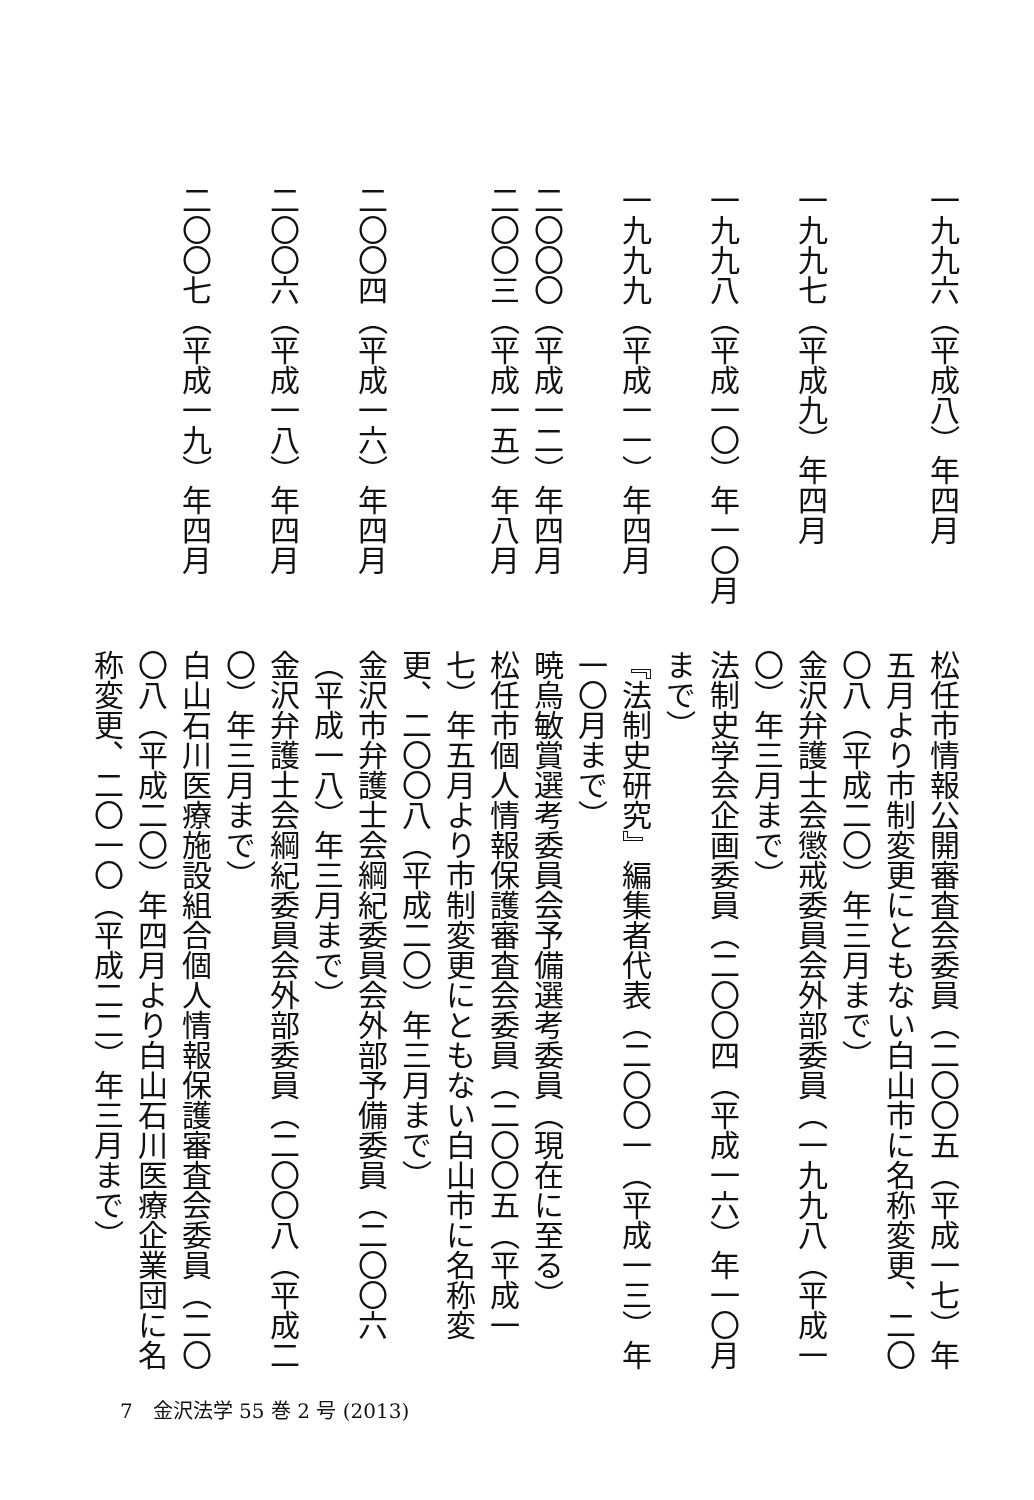一九九六（平成八）年四月
松任市情報公開審査会委員（二〇〇五（平成一七）年五月より市制変更にともない白山市に名称変更、二〇〇八（平成二〇）年三月まで）
一九九七（平成九）年四月
金沢弁護士会懲戒委員会外部委員（一九九八（平成一〇）年三月まで）
一九九八（平成一〇）年一〇月
法制史学会企画委員（二〇〇四（平成一六）年一〇月まで）
一九九九（平成一一）年四月
『法制史研究』編集者代表（二〇〇一（平成一三）年一〇月まで）
二〇〇〇（平成一二）年四月
暁烏敏賞選考委員会予備選考委員（現在に至る）
二〇〇三（平成一五）年八月
松任市個人情報保護審査会委員（二〇〇五（平成一七）年五月より市制変更にともない白山市に名称変更、二〇〇八（平成二〇）年三月まで）
二〇〇四（平成一六）年四月
金沢市弁護士会綱紀委員会外部予備委員（二〇〇六（平成一八）年三月まで）
二〇〇六（平成一八）年四月
金沢弁護士会綱紀委員会外部委員（二〇〇八（平成二〇）年三月まで）
二〇〇七（平成一九）年四月
白山石川医療施設組合個人情報保護審査会委員（二〇〇八（平成二〇）年四月より白山石川医療企業団に名称変更、二〇一〇（平成二二）年三月まで）
7　金沢法学 55 巻 2 号 (2013)